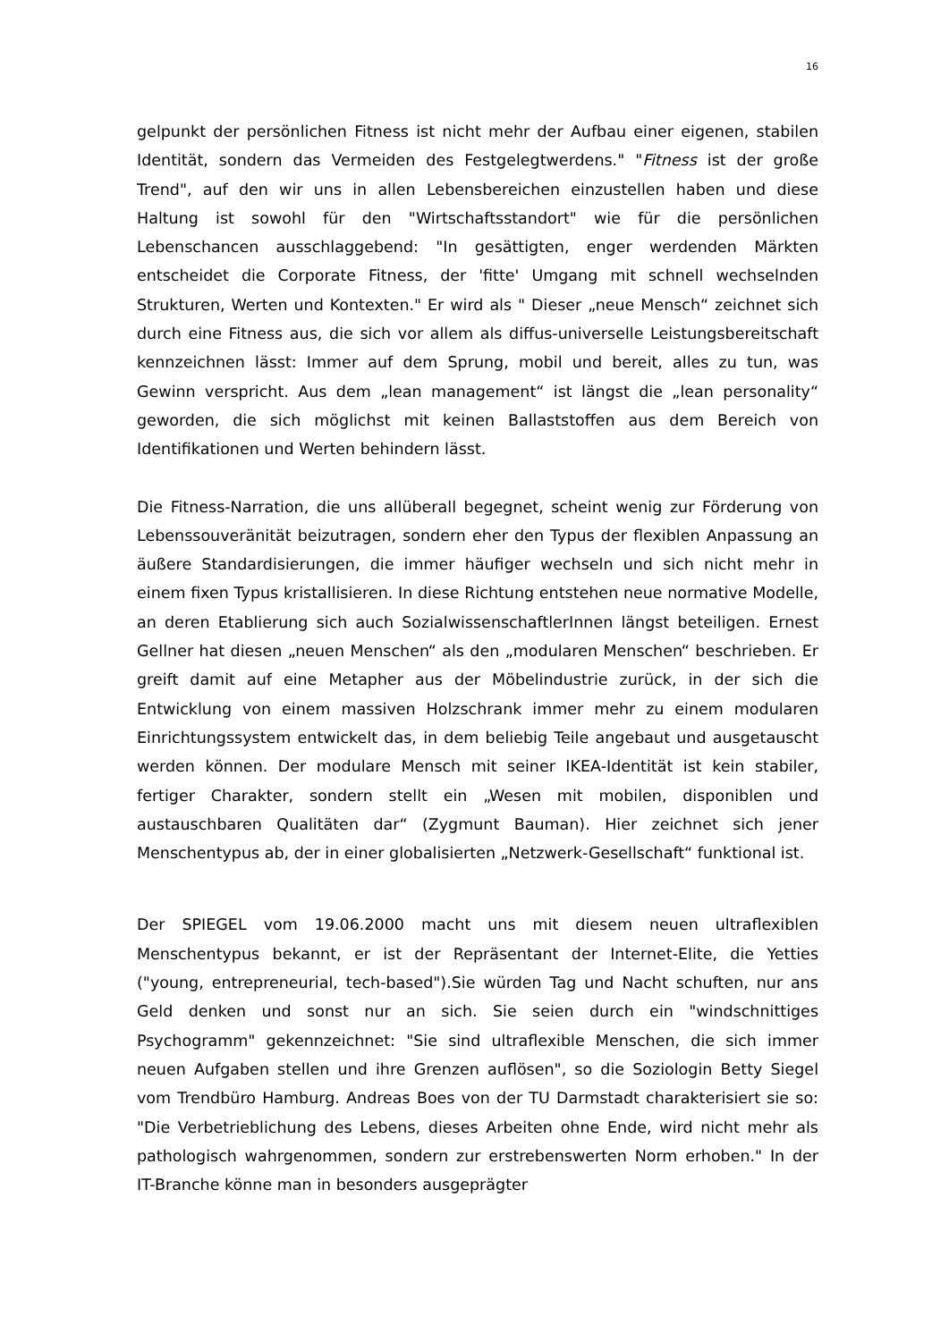16
gelpunkt der persönlichen Fitness ist nicht mehr der Aufbau einer eigenen, stabilen Identität, sondern das Vermeiden des Festgelegtwerdens." "Fitness ist der große Trend", auf den wir uns in allen Lebensbereichen einzustellen haben und diese Haltung ist sowohl für den "Wirtschaftsstandort" wie für die persönlichen Lebenschancen ausschlaggebend: "In gesättigten, enger werdenden Märkten entscheidet die Corporate Fitness, der 'fitte' Umgang mit schnell wechselnden Strukturen, Werten und Kontexten." Er wird als " Dieser „neue Mensch“ zeichnet sich durch eine Fitness aus, die sich vor allem als diffus-universelle Leistungsbereitschaft kennzeichnen lässt: Immer auf dem Sprung, mobil und bereit, alles zu tun, was Gewinn verspricht. Aus dem „lean management“ ist längst die „lean personality“ geworden, die sich möglichst mit keinen Ballaststoffen aus dem Bereich von Identifikationen und Werten behindern lässt.
Die Fitness-Narration, die uns allüberall begegnet, scheint wenig zur Förderung von Lebenssouveränität beizutragen, sondern eher den Typus der flexiblen Anpassung an äußere Standardisierungen, die immer häufiger wechseln und sich nicht mehr in einem fixen Typus kristallisieren. In diese Richtung entstehen neue normative Modelle, an deren Etablierung sich auch SozialwissenschaftlerInnen längst beteiligen. Ernest Gellner hat diesen „neuen Menschen“ als den „modularen Menschen“ beschrieben. Er greift damit auf eine Metapher aus der Möbelindustrie zurück, in der sich die Entwicklung von einem massiven Holzschrank immer mehr zu einem modularen Einrichtungssystem entwickelt das, in dem beliebig Teile angebaut und ausgetauscht werden können. Der modulare Mensch mit seiner IKEA-Identität ist kein stabiler, fertiger Charakter, sondern stellt ein „Wesen mit mobilen, disponiblen und austauschbaren Qualitäten dar“ (Zygmunt Bauman). Hier zeichnet sich jener Menschentypus ab, der in einer globalisierten „Netzwerk-Gesellschaft“ funktional ist.
Der SPIEGEL vom 19.06.2000 macht uns mit diesem neuen ultraflexiblen Menschentypus bekannt, er ist der Repräsentant der Internet-Elite, die Yetties ("young, entrepreneurial, tech-based").Sie würden Tag und Nacht schuften, nur ans Geld denken und sonst nur an sich. Sie seien durch ein "windschnittiges Psychogramm" gekennzeichnet: "Sie sind ultraflexible Menschen, die sich immer neuen Aufgaben stellen und ihre Grenzen auflösen", so die Soziologin Betty Siegel vom Trendbüro Hamburg. Andreas Boes von der TU Darmstadt charakterisiert sie so: "Die Verbetrieblichung des Lebens, dieses Arbeiten ohne Ende, wird nicht mehr als pathologisch wahrgenommen, sondern zur erstrebenswerten Norm erhoben." In der IT-Branche könne man in besonders ausgeprägter